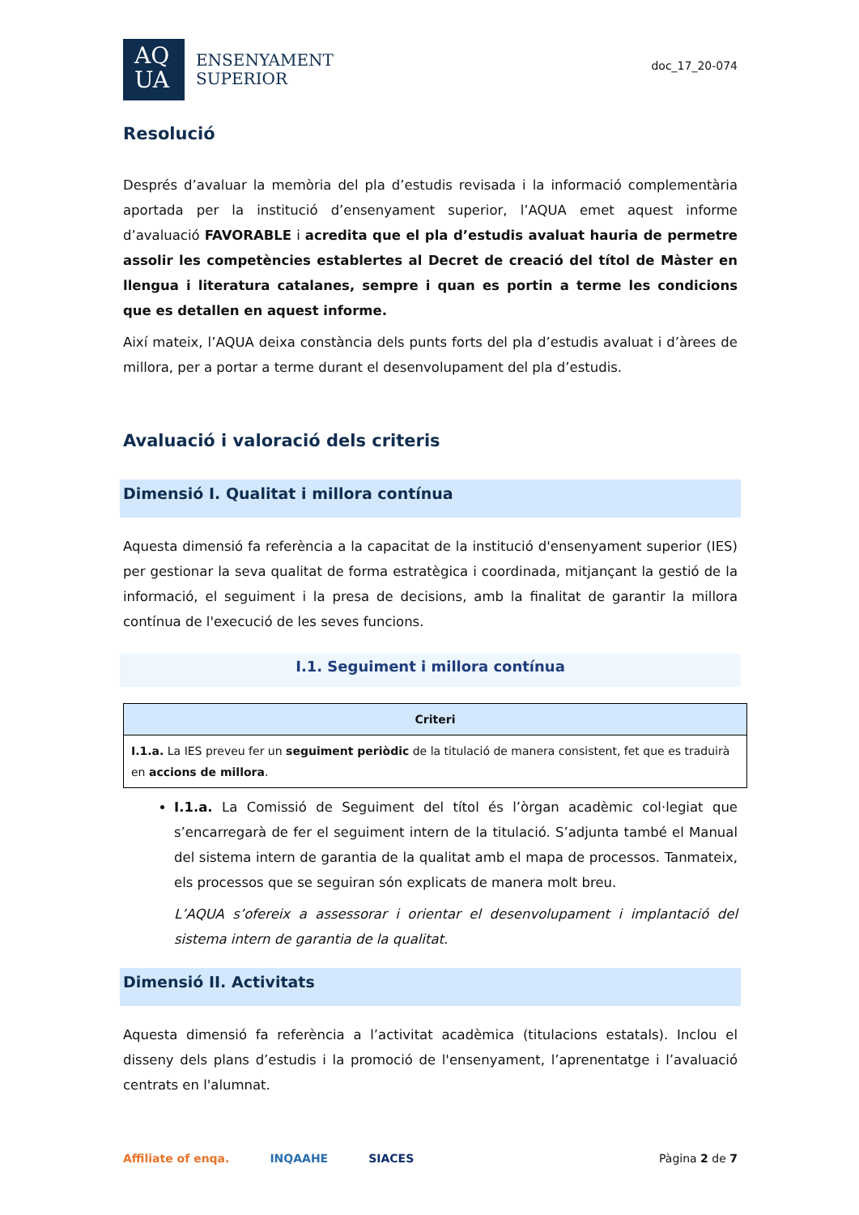AQ
UA
ENSENYAMENT
SUPERIOR
doc_17_20-074
Resolució
Després d’avaluar la memòria del pla d’estudis revisada i la informació complementària aportada per la institució d’ensenyament superior, l’AQUA emet aquest informe d’avaluació FAVORABLE i acredita que el pla d’estudis avaluat hauria de permetre assolir les competències establertes al Decret de creació del títol de Màster en llengua i literatura catalanes, sempre i quan es portin a terme les condicions que es detallen en aquest informe.
Així mateix, l’AQUA deixa constància dels punts forts del pla d’estudis avaluat i d’àrees de millora, per a portar a terme durant el desenvolupament del pla d’estudis.
Avaluació i valoració dels criteris
Dimensió I. Qualitat i millora contínua
Aquesta dimensió fa referència a la capacitat de la institució d'ensenyament superior (IES) per gestionar la seva qualitat de forma estratègica i coordinada, mitjançant la gestió de la informació, el seguiment i la presa de decisions, amb la finalitat de garantir la millora contínua de l'execució de les seves funcions.
I.1. Seguiment i millora contínua
| Criteri |
| --- |
| I.1.a. La IES preveu fer un seguiment periòdic de la titulació de manera consistent, fet que es traduirà en accions de millora . |
I.1.a. La Comissió de Seguiment del títol és l’òrgan acadèmic col·legiat que s’encarregarà de fer el seguiment intern de la titulació. S’adjunta també el Manual del sistema intern de garantia de la qualitat amb el mapa de processos. Tanmateix, els processos que se seguiran són explicats de manera molt breu.
L’AQUA s’ofereix a assessorar i orientar el desenvolupament i implantació del sistema intern de garantia de la qualitat.
Dimensió II. Activitats
Aquesta dimensió fa referència a l’activitat acadèmica (titulacions estatals). Inclou el disseny dels plans d’estudis i la promoció de l'ensenyament, l’aprenentatge i l’avaluació centrats en l'alumnat.
Affiliate of enqa. INQAAHE SIACES
Pàgina 2 de 7